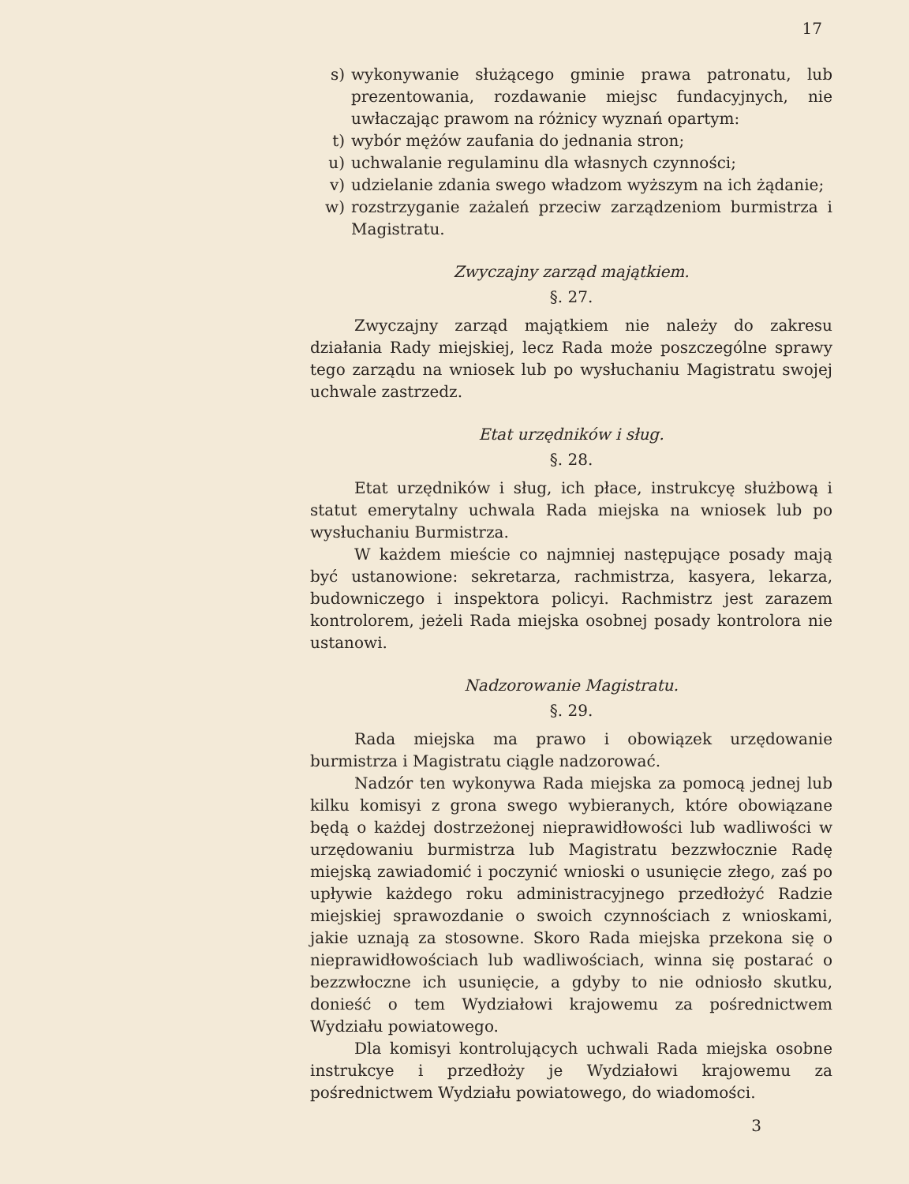17
s) wykonywanie służącego gminie prawa patronatu, lub prezentowania, rozdawanie miejsc fundacyjnych, nie uwłaczając prawom na różnicy wyznań opartym:
t) wybór mężów zaufania do jednania stron;
u) uchwalanie regulaminu dla własnych czynności;
v) udzielanie zdania swego władzom wyższym na ich żądanie;
w) rozstrzyganie zażaleń przeciw zarządzeniom burmistrza i Magistratu.
Zwyczajny zarząd majątkiem.
§. 27.
Zwyczajny zarząd majątkiem nie należy do zakresu działania Rady miejskiej, lecz Rada może poszczególne sprawy tego zarządu na wniosek lub po wysłuchaniu Magistratu swojej uchwale zastrzedz.
Etat urzędników i sług.
§. 28.
Etat urzędników i sług, ich płace, instrukcyę służbową i statut emerytalny uchwala Rada miejska na wniosek lub po wysłuchaniu Burmistrza.
W każdem mieście co najmniej następujące posady mają być ustanowione: sekretarza, rachmistrza, kasyera, lekarza, budowniczego i inspektora policyi. Rachmistrz jest zarazem kontrolorem, jeżeli Rada miejska osobnej posady kontrolora nie ustanowi.
Nadzorowanie Magistratu.
§. 29.
Rada miejska ma prawo i obowiązek urzędowanie burmistrza i Magistratu ciągle nadzorować.
Nadzór ten wykonywa Rada miejska za pomocą jednej lub kilku komisyi z grona swego wybieranych, które obowiązane będą o każdej dostrzeżonej nieprawidłowości lub wadliwości w urzędowaniu burmistrza lub Magistratu bezzwłocznie Radę miejską zawiadomić i poczynić wnioski o usunięcie złego, zaś po upływie każdego roku administracyjnego przedłożyć Radzie miejskiej sprawozdanie o swoich czynnościach z wnioskami, jakie uznają za stosowne. Skoro Rada miejska przekona się o nieprawidłowościach lub wadliwościach, winna się postarać o bezzwłoczne ich usunięcie, a gdyby to nie odniosło skutku, donieść o tem Wydziałowi krajowemu za pośrednictwem Wydziału powiatowego.
Dla komisyi kontrolujących uchwali Rada miejska osobne instrukcye i przedłoży je Wydziałowi krajowemu za pośrednictwem Wydziału powiatowego, do wiadomości.
3